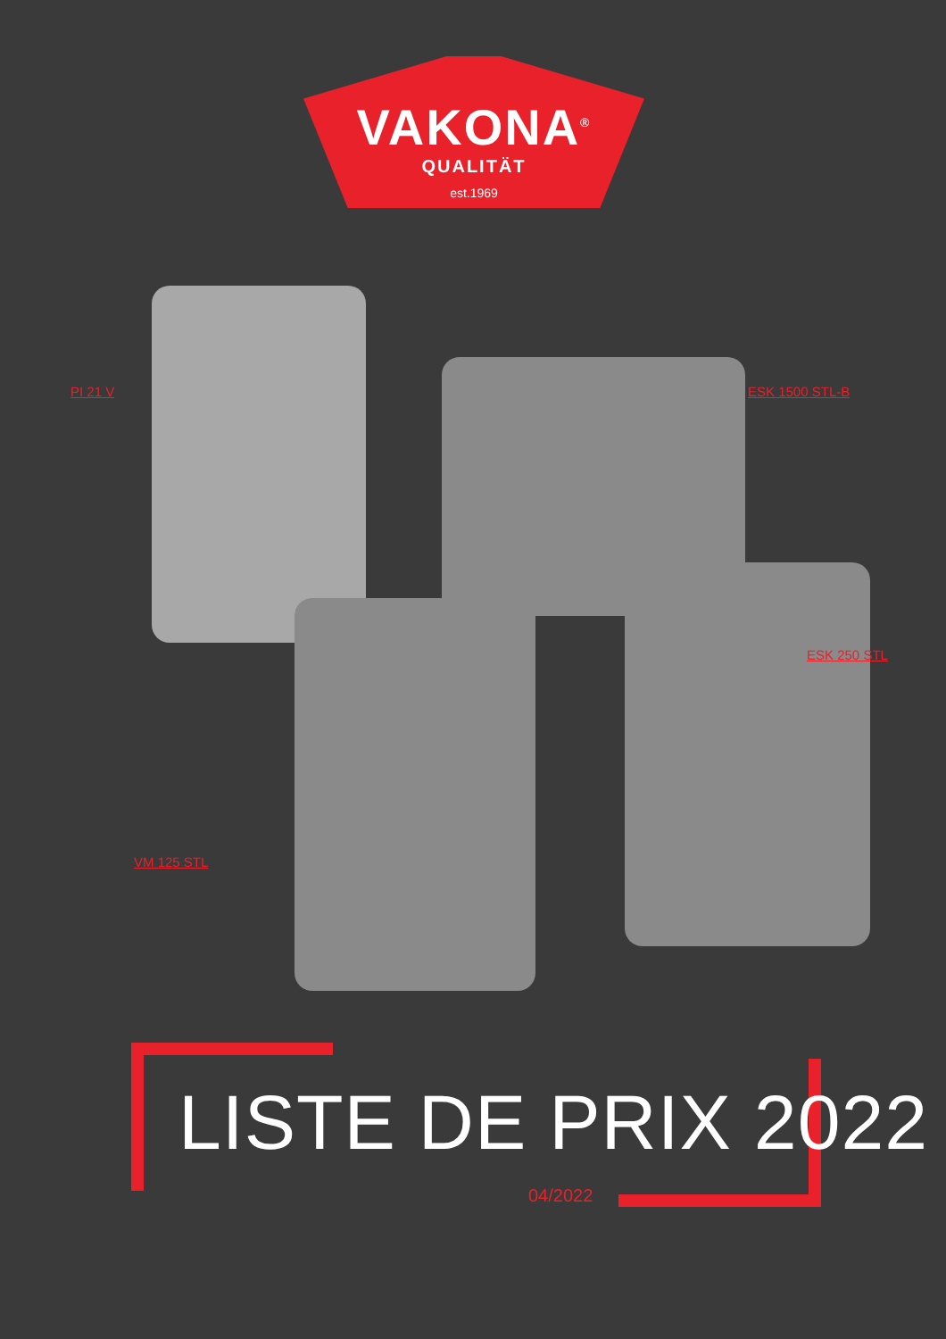VAKONA<sup>®</sup>
QUALITÄT
est.1969
PI 21 V ESK 1500 STL-B
ESK 250 STL
VM 125 STL
LISTE DE PRIX 2022
04/2022